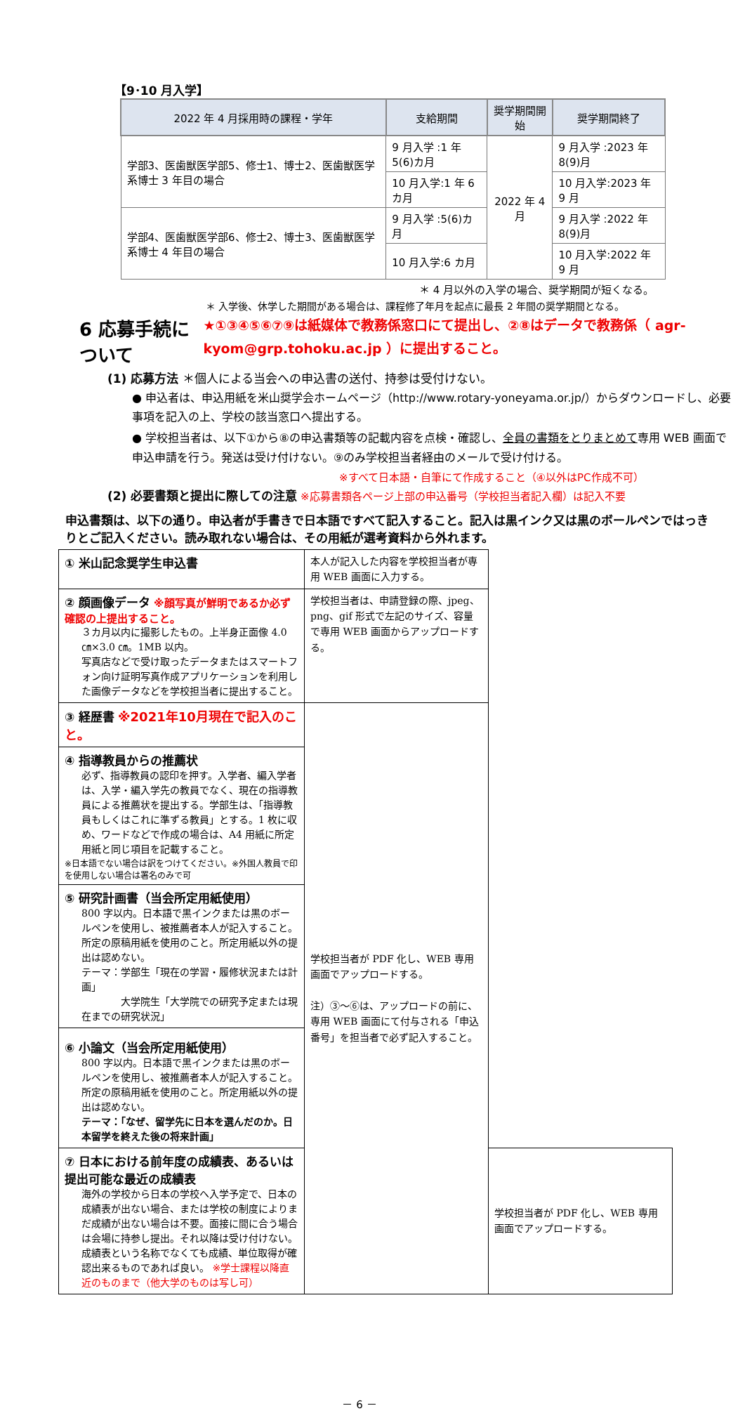【9･10 月入学】
| 2022 年 4 月採用時の課程・学年 | 支給期間 | 奨学期間開始 | 奨学期間終了 |
| --- | --- | --- | --- |
| 学部3、医歯獣医学部5、修士1、博士2、医歯獣医学系博士 3 年目の場合 | 9 月入学 :1 年 5(6)カ月 | 2022 年 4 月 | 9 月入学 :2023 年 8(9)月 |
| | 10 月入学:1 年 6 カ月 | | 10 月入学:2023 年 9 月 |
| 学部4、医歯獣医学部6、修士2、博士3、医歯獣医学系博士 4 年目の場合 | 9 月入学 :5(6)カ月 | | 9 月入学 :2022 年 8(9)月 |
| | 10 月入学:6 カ月 | | 10 月入学:2022 年 9 月 |
＊ 4 月以外の入学の場合、奨学期間が短くなる。
＊ 入学後、休学した期間がある場合は、課程修了年月を起点に最長 2 年間の奨学期間となる。
6 応募手続について
★①③④⑤⑥⑦⑨は紙媒体で教務係窓口にて提出し、②⑧はデータで教務係（ agr-kyom@grp.tohoku.ac.jp ）に提出すること。
(1) 応募方法 ＊個人による当会への申込書の送付、持参は受付けない。
● 申込者は、申込用紙を米山奨学会ホームページ（http://www.rotary-yoneyama.or.jp/）からダウンロードし、必要事項を記入の上、学校の該当窓口へ提出する。
● 学校担当者は、以下①から⑧の申込書類等の記載内容を点検・確認し、全員の書類をとりまとめて専用 WEB 画面で申込申請を行う。発送は受け付けない。⑨のみ学校担当者経由のメールで受け付ける。
※すべて日本語・自筆にて作成すること（④以外はPC作成不可）
(2) 必要書類と提出に際しての注意 ※応募書類各ページ上部の申込番号（学校担当者記入欄）は記入不要
申込書類は、以下の通り。申込者が手書きで日本語ですべて記入すること。記入は黒インク又は黒のボールペンではっきりとご記入ください。読み取れない場合は、その用紙が選考資料から外れます。
| ① 米山記念奨学生申込書 | 本人が記入した内容を学校担当者が専用 WEB 画面に入力する。 | |
| ② 顔画像データ ※顔写真が鮮明であるか必ず確認の上提出すること。 ３カ月以内に撮影したもの。上半身正面像 4.0 ㎝×3.0 ㎝。1MB 以内。 写真店などで受け取ったデータまたはスマートフォン向け証明写真作成アプリケーションを利用した画像データなどを学校担当者に提出すること。 | 学校担当者は、申請登録の際、jpeg、png、gif 形式で左記のサイズ、容量で専用 WEB 画面からアップロードする。 | |
| ③ 経歴書 ※2021年10月現在で記入のこと。 | 学校担当者が PDF 化し、WEB 専用画面でアップロードする。 注）③～⑥は、アップロードの前に、専用 WEB 画面にて付与される「申込番号」を担当者で必ず記入すること。 | |
| ④ 指導教員からの推薦状 必ず、指導教員の認印を押す。入学者、編入学者は、入学・編入学先の教員でなく、現在の指導教員による推薦状を提出する。学部生は、「指導教員もしくはこれに準ずる教員」とする。1 枚に収め、ワードなどで作成の場合は、A4 用紙に所定用紙と同じ項目を記載すること。 ※日本語でない場合は訳をつけてください。※外国人教員で印を使用しない場合は署名のみで可 | | |
| ⑤ 研究計画書（当会所定用紙使用） 800 字以内。日本語で黒インクまたは黒のボールペンを使用し、被推薦者本人が記入すること。所定の原稿用紙を使用のこと。所定用紙以外の提出は認めない。 テーマ：学部生「現在の学習・履修状況または計画」 大学院生「大学院での研究予定または現在までの研究状況」 | | |
| ⑥ 小論文（当会所定用紙使用） 800 字以内。日本語で黒インクまたは黒のボールペンを使用し、被推薦者本人が記入すること。所定の原稿用紙を使用のこと。所定用紙以外の提出は認めない。 テーマ：「なぜ、留学先に日本を選んだのか。日本留学を終えた後の将来計画」 | | |
| ⑦ 日本における前年度の成績表、あるいは提出可能な最近の成績表 海外の学校から日本の学校へ入学予定で、日本の成績表が出ない場合、または学校の制度によりまだ成績が出ない場合は不要。面接に間に合う場合は会場に持参し提出。それ以降は受け付けない。成績表という名称でなくても成績、単位取得が確認出来るものであれば良い。 ※学士課程以降直近のものまで（他大学のものは写し可） | | 学校担当者が PDF 化し、WEB 専用画面でアップロードする。 |
－ 6 －